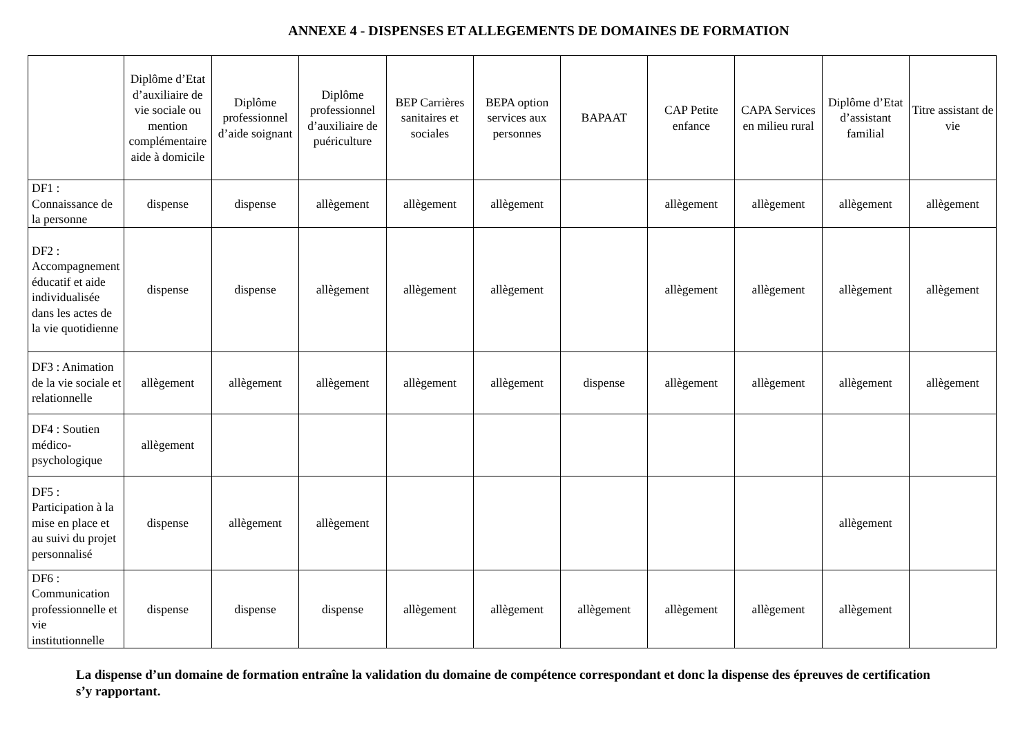ANNEXE 4 - DISPENSES ET ALLEGEMENTS DE DOMAINES DE FORMATION
| | Diplôme d’Etat d’auxiliaire de vie sociale ou mention complémentaire aide à domicile | Diplôme professionnel d’aide soignant | Diplôme professionnel d’auxiliaire de puériculture | BEP Carrières sanitaires et sociales | BEPA option services aux personnes | BAPAAT | CAP Petite enfance | CAPA Services en milieu rural | Diplôme d’Etat d’assistant familial | Titre assistant de vie |
| --- | --- | --- | --- | --- | --- | --- | --- | --- | --- | --- |
| DF1 : Connaissance de la personne | dispense | dispense | allègement | allègement | allègement | | allègement | allègement | allègement | allègement |
| DF2 : Accompagnement éducatif et aide individualisée dans les actes de la vie quotidienne | dispense | dispense | allègement | allègement | allègement | | allègement | allègement | allègement | allègement |
| DF3 : Animation de la vie sociale et relationnelle | allègement | allègement | allègement | allègement | allègement | dispense | allègement | allègement | allègement | allègement |
| DF4 : Soutien médico-psychologique | allègement | | | | | | | | | |
| DF5 : Participation à la mise en place et au suivi du projet personnalisé | dispense | allègement | allègement | | | | | | allègement | |
| DF6 : Communication professionnelle et vie institutionnelle | dispense | dispense | dispense | allègement | allègement | allègement | allègement | allègement | allègement | |
La dispense d’un domaine de formation entraîne la validation du domaine de compétence correspondant et donc la dispense des épreuves de certification s’y rapportant.